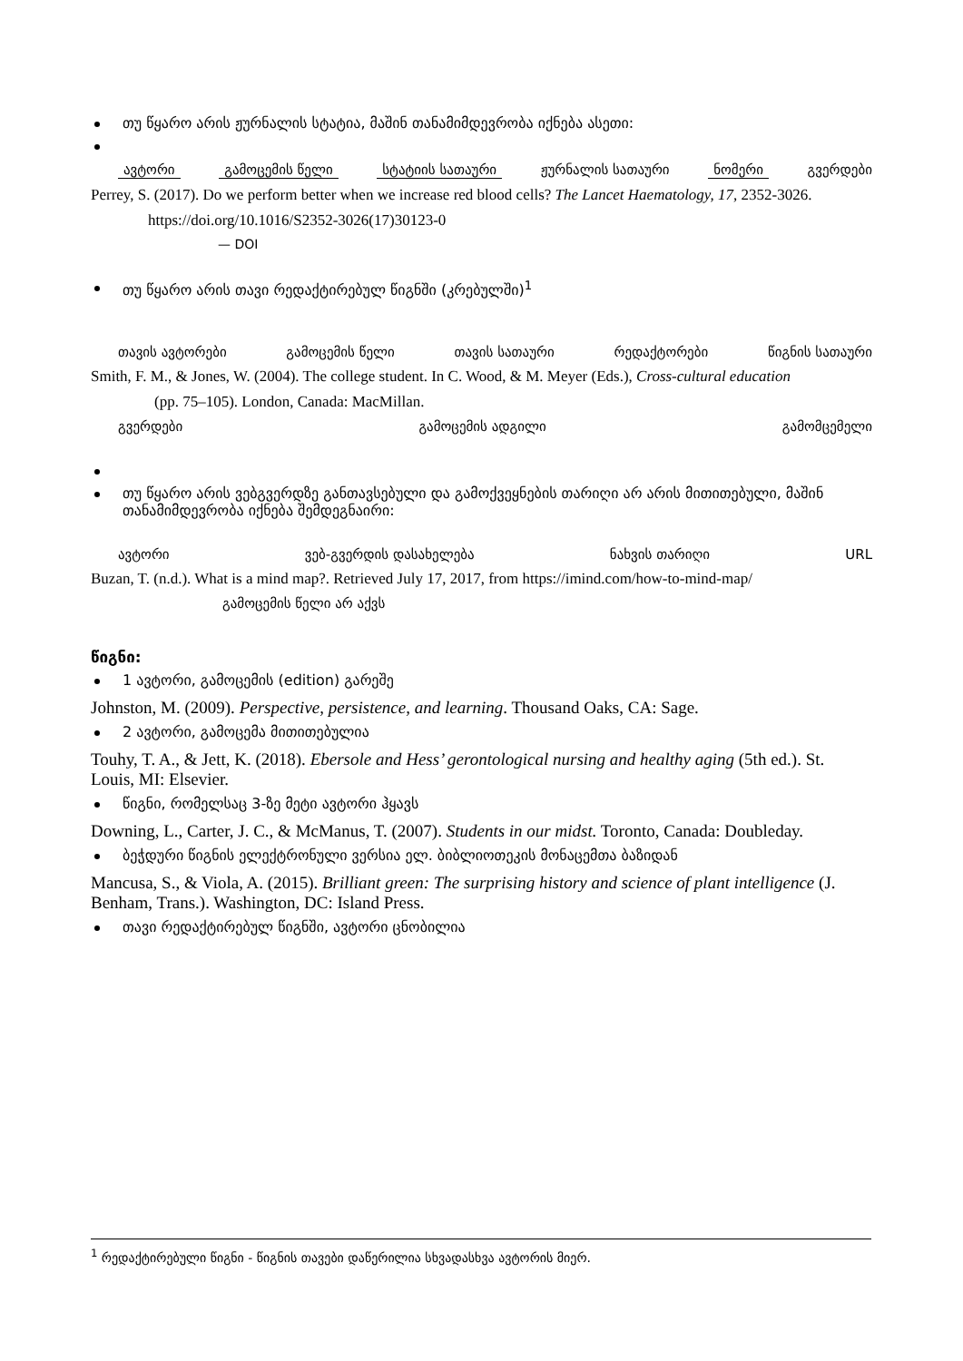თუ წყარო არის ჟურნალის სტატია, მაშინ თანამიმდევრობა იქნება ასეთი:
ავტორი გამოცემის წელი სტატიის სათაური ჟურნალის სათაური ნომერი გვერდები
Perrey, S. (2017). Do we perform better when we increase red blood cells? The Lancet Haematology, 17, 2352-3026.
https://doi.org/10.1016/S2352-3026(17)30123-0
— DOI
თუ წყარო არის თავი რედაქტირებულ წიგნში (კრებულში)<sup>1</sup>
თავის ავტორები გამოცემის წელი თავის სათაური რედაქტორები წიგნის სათაური
Smith, F. M., & Jones, W. (2004). The college student. In C. Wood, & M. Meyer (Eds.), Cross-cultural education
(pp. 75–105). London, Canada: MacMillan.
გვერდები გამოცემის ადგილი გამომცემელი
თუ წყარო არის ვებგვერდზე განთავსებული და გამოქვეყნების თარიღი არ არის მითითებული, მაშინ თანამიმდევრობა იქნება შემდეგნაირი:
ავტორი ვებ-გვერდის დასახელება ნახვის თარიღი URL
Buzan, T. (n.d.). What is a mind map?. Retrieved July 17, 2017, from https://imind.com/how-to-mind-map/
გამოცემის წელი არ აქვს
წიგნი:
1 ავტორი, გამოცემის (edition) გარეშე
Johnston, M. (2009). Perspective, persistence, and learning. Thousand Oaks, CA: Sage.
2 ავტორი, გამოცემა მითითებულია
Touhy, T. A., & Jett, K. (2018). Ebersole and Hess’ gerontological nursing and healthy aging (5th ed.). St. Louis, MI: Elsevier.
წიგნი, რომელსაც 3-ზე მეტი ავტორი ჰყავს
Downing, L., Carter, J. C., & McManus, T. (2007). Students in our midst. Toronto, Canada: Doubleday.
ბეჭდური წიგნის ელექტრონული ვერსია ელ. ბიბლიოთეკის მონაცემთა ბაზიდან
Mancusa, S., & Viola, A. (2015). Brilliant green: The surprising history and science of plant intelligence (J. Benham, Trans.). Washington, DC: Island Press.
თავი რედაქტირებულ წიგნში, ავტორი ცნობილია
<sup>1</sup> რედაქტირებული წიგნი - წიგნის თავები დაწერილია სხვადასხვა ავტორის მიერ.